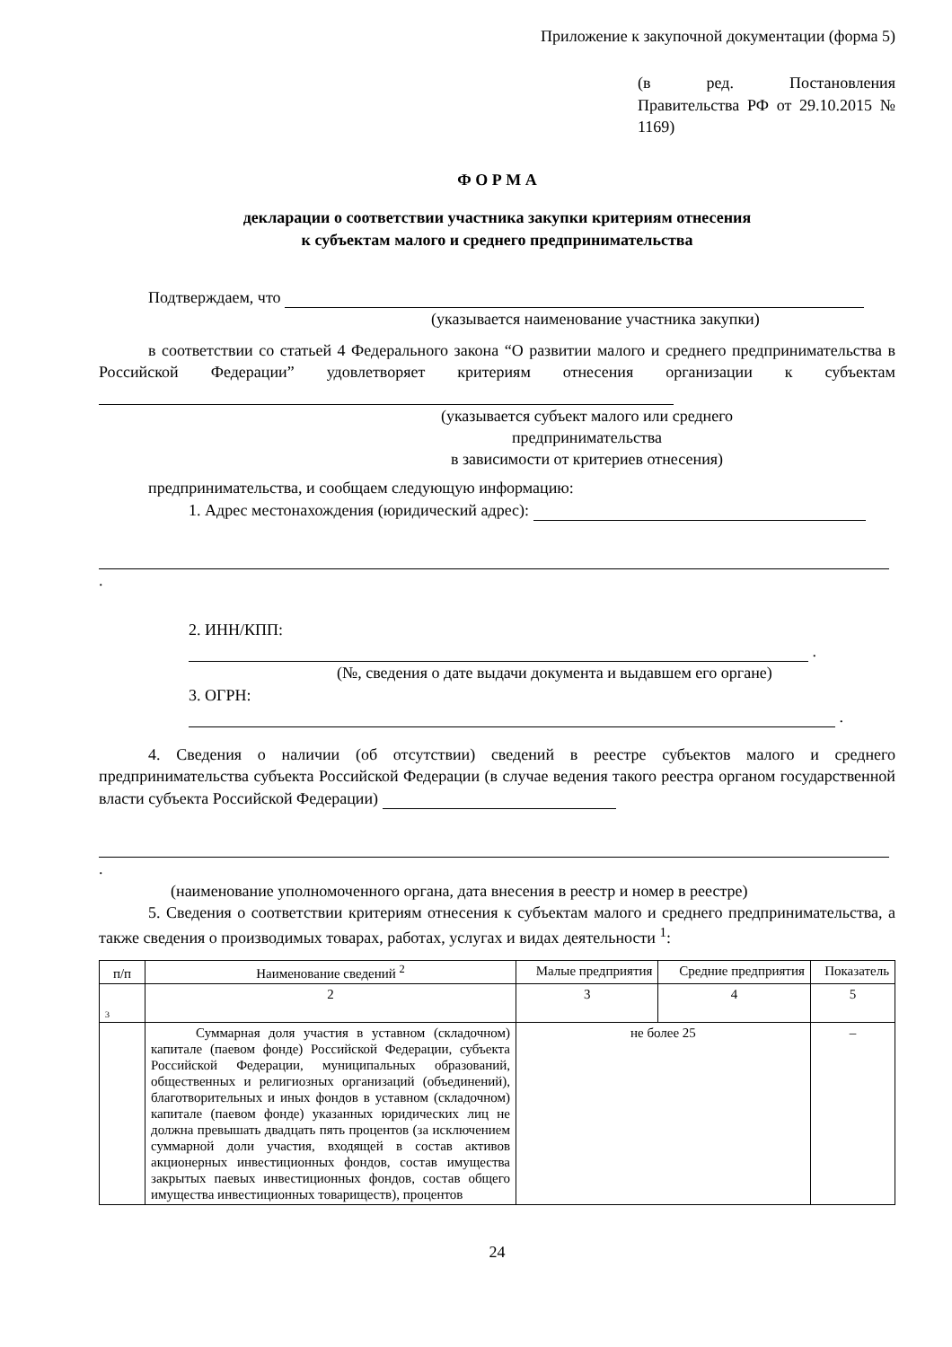Приложение к закупочной документации (форма 5)
(в ред. Постановления Правительства РФ от 29.10.2015 № 1169)
Ф О Р М А
декларации о соответствии участника закупки критериям отнесения
к субъектам малого и среднего предпринимательства
Подтверждаем, что
(указывается наименование участника закупки)
в соответствии со статьей 4 Федерального закона “О развитии малого и среднего предпринимательства в Российской Федерации” удовлетворяет критериям отнесения организации к субъектам
(указывается субъект малого или среднего
предпринимательства
в зависимости от критериев отнесения)
предпринимательства, и сообщаем следующую информацию:
1. Адрес местонахождения (юридический адрес):
.
2. ИНН/КПП: .
(№, сведения о дате выдачи документа и выдавшем его органе)
3. ОГРН: .
4. Сведения о наличии (об отсутствии) сведений в реестре субъектов малого и среднего предпринимательства субъекта Российской Федерации (в случае ведения такого реестра органом государственной власти субъекта Российской Федерации)
.
(наименование уполномоченного органа, дата внесения в реестр и номер в реестре)
5. Сведения о соответствии критериям отнесения к субъектам малого и среднего предпринимательства, а также сведения о производимых товарах, работах, услугах и видах деятельности <sup>1</sup>:
| п/п | Наименование сведений <sup>2</sup> | Малые предприятия | Средние предприятия | Показатель |
| --- | --- | --- | --- | --- |
| 3 | 2 | 3 | 4 | 5 |
| | Суммарная доля участия в уставном (складочном) капитале (паевом фонде) Российской Федерации, субъекта Российской Федерации, муниципальных образований, общественных и религиозных организаций (объединений), благотворительных и иных фондов в уставном (складочном) капитале (паевом фонде) указанных юридических лиц не должна превышать двадцать пять процентов (за исключением суммарной доли участия, входящей в состав активов акционерных инвестиционных фондов, состав имущества закрытых паевых инвестиционных фондов, состав общего имущества инвестиционных товариществ), процентов | не более 25 | | – |
24